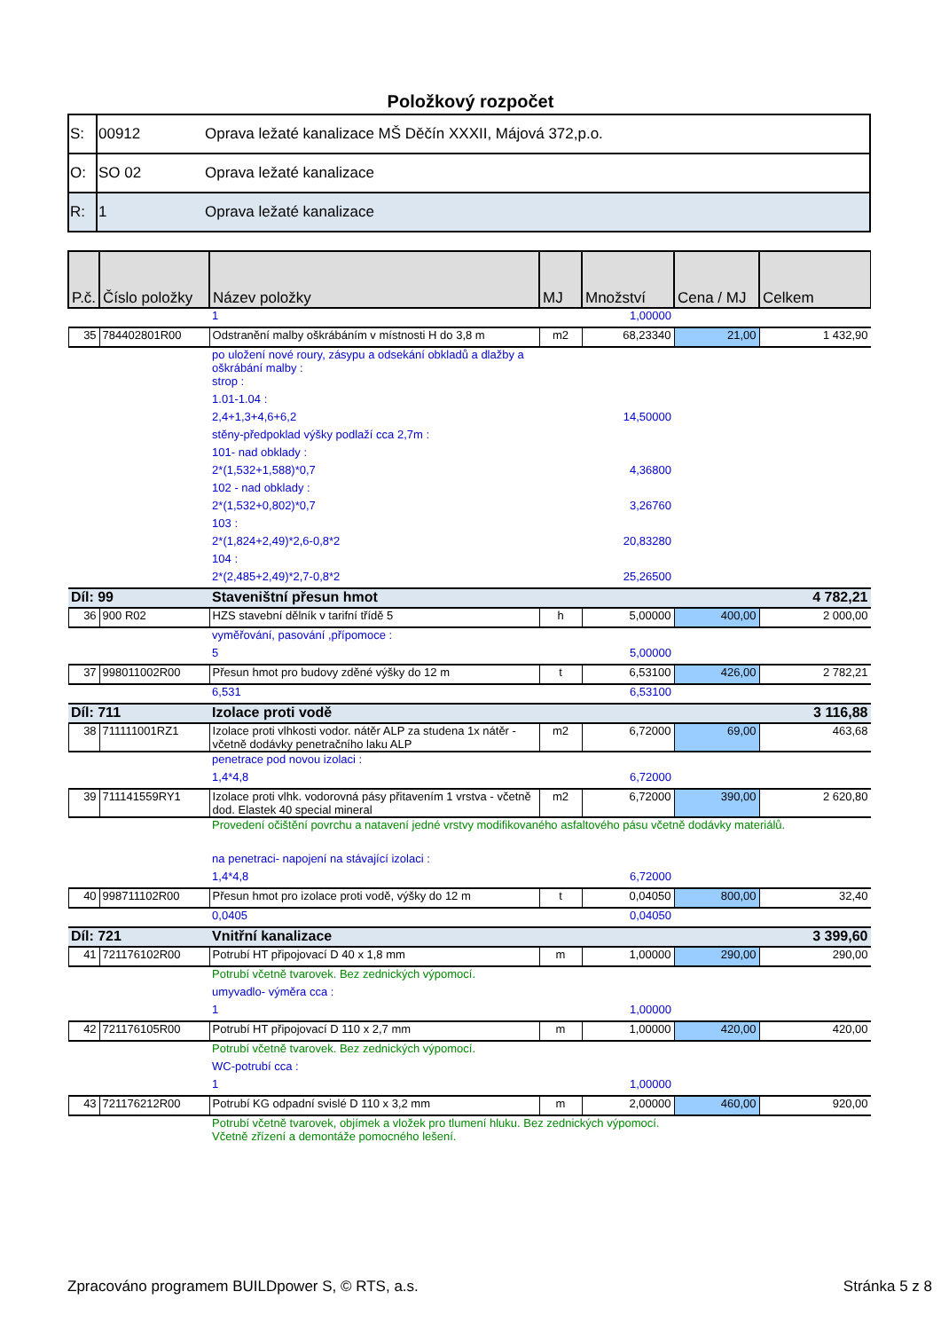Položkový rozpočet
| S: | 00912 | Oprava ležaté kanalizace MŠ Děčín XXXII, Májová 372,p.o. |
| O: | SO 02 | Oprava ležaté kanalizace |
| R: | 1 | Oprava ležaté kanalizace |
| P.č. | Číslo položky | Název položky | MJ | Množství | Cena / MJ | Celkem |
| --- | --- | --- | --- | --- | --- | --- |
| | | 1 | | 1,00000 | | |
| 35 | 784402801R00 | Odstranění malby oškrábáním v místnosti H do 3,8 m | m2 | 68,23340 | 21,00 | 1 432,90 |
| | | po uložení nové roury, zásypu a odsekání obkladů a dlažby a oškrábání malby : | | | | |
| | | strop : | | | | |
| | | 1.01-1.04 : | | | | |
| | | 2,4+1,3+4,6+6,2 | | 14,50000 | | |
| | | stěny-předpoklad výšky podlaží cca 2,7m : | | | | |
| | | 101- nad obklady : | | | | |
| | | 2*(1,532+1,588)*0,7 | | 4,36800 | | |
| | | 102 - nad obklady : | | | | |
| | | 2*(1,532+0,802)*0,7 | | 3,26760 | | |
| | | 103 : | | | | |
| | | 2*(1,824+2,49)*2,6-0,8*2 | | 20,83280 | | |
| | | 104 : | | | | |
| | | 2*(2,485+2,49)*2,7-0,8*2 | | 25,26500 | | |
| Díl: 99 | | Staveništní přesun hmot | | | | 4 782,21 |
| 36 | 900 R02 | HZS stavební dělník v tarifní třídě 5 | h | 5,00000 | 400,00 | 2 000,00 |
| | | vyměřování, pasování ,přípomoce : | | | | |
| | | 5 | | 5,00000 | | |
| 37 | 998011002R00 | Přesun hmot pro budovy zděné výšky do 12 m | t | 6,53100 | 426,00 | 2 782,21 |
| | | 6,531 | | 6,53100 | | |
| Díl: 711 | | Izolace proti vodě | | | | 3 116,88 |
| 38 | 711111001RZ1 | Izolace proti vlhkosti vodor. nátěr ALP za studena 1x nátěr - včetně dodávky penetračního laku ALP | m2 | 6,72000 | 69,00 | 463,68 |
| | | penetrace pod novou izolaci : | | | | |
| | | 1,4*4,8 | | 6,72000 | | |
| 39 | 711141559RY1 | Izolace proti vlhk. vodorovná pásy přitavením 1 vrstva - včetně dod. Elastek 40 special mineral | m2 | 6,72000 | 390,00 | 2 620,80 |
| | | Provedení očištění povrchu a natavení jedné vrstvy modifikovaného asfaltového pásu včetně dodávky materiálů. | | | | |
| | | na penetraci- napojení na stávající izolaci : | | | | |
| | | 1,4*4,8 | | 6,72000 | | |
| 40 | 998711102R00 | Přesun hmot pro izolace proti vodě, výšky do 12 m | t | 0,04050 | 800,00 | 32,40 |
| | | 0,0405 | | 0,04050 | | |
| Díl: 721 | | Vnitřní kanalizace | | | | 3 399,60 |
| 41 | 721176102R00 | Potrubí HT připojovací D 40 x 1,8 mm | m | 1,00000 | 290,00 | 290,00 |
| | | Potrubí včetně tvarovek. Bez zednických výpomocí. | | | | |
| | | umyvadlo- výměra cca : | | | | |
| | | 1 | | 1,00000 | | |
| 42 | 721176105R00 | Potrubí HT připojovací D 110 x 2,7 mm | m | 1,00000 | 420,00 | 420,00 |
| | | Potrubí včetně tvarovek. Bez zednických výpomocí. | | | | |
| | | WC-potrubí cca : | | | | |
| | | 1 | | 1,00000 | | |
| 43 | 721176212R00 | Potrubí KG odpadní svislé D 110 x 3,2 mm | m | 2,00000 | 460,00 | 920,00 |
| | | Potrubí včetně tvarovek, objímek a vložek pro tlumení hluku. Bez zednických výpomocí. Včetně zřízení a demontáže pomocného lešení. | | | | |
Zpracováno programem BUILDpower S, © RTS, a.s. Stránka 5 z 8